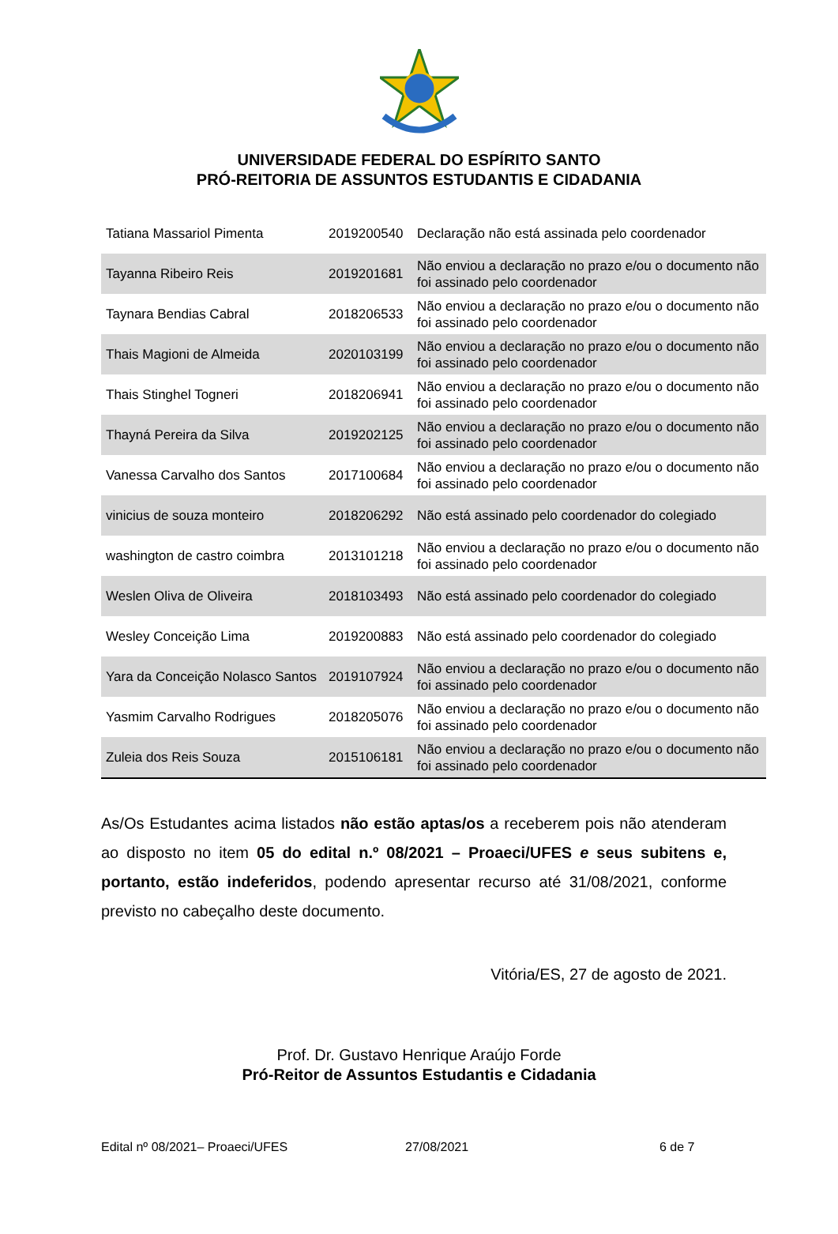UNIVERSIDADE FEDERAL DO ESPÍRITO SANTO
PRÓ-REITORIA DE ASSUNTOS ESTUDANTIS E CIDADANIA
| Tatiana Massariol Pimenta | 2019200540 | Declaração não está assinada pelo coordenador |
| Tayanna Ribeiro Reis | 2019201681 | Não enviou a declaração no prazo e/ou o documento não foi assinado pelo coordenador |
| Taynara Bendias Cabral | 2018206533 | Não enviou a declaração no prazo e/ou o documento não foi assinado pelo coordenador |
| Thais Magioni de Almeida | 2020103199 | Não enviou a declaração no prazo e/ou o documento não foi assinado pelo coordenador |
| Thais Stinghel Togneri | 2018206941 | Não enviou a declaração no prazo e/ou o documento não foi assinado pelo coordenador |
| Thayná Pereira da Silva | 2019202125 | Não enviou a declaração no prazo e/ou o documento não foi assinado pelo coordenador |
| Vanessa Carvalho dos Santos | 2017100684 | Não enviou a declaração no prazo e/ou o documento não foi assinado pelo coordenador |
| vinicius de souza monteiro | 2018206292 | Não está assinado pelo coordenador do colegiado |
| washington de castro coimbra | 2013101218 | Não enviou a declaração no prazo e/ou o documento não foi assinado pelo coordenador |
| Weslen Oliva de Oliveira | 2018103493 | Não está assinado pelo coordenador do colegiado |
| Wesley Conceição Lima | 2019200883 | Não está assinado pelo coordenador do colegiado |
| Yara da Conceição Nolasco Santos | 2019107924 | Não enviou a declaração no prazo e/ou o documento não foi assinado pelo coordenador |
| Yasmim Carvalho Rodrigues | 2018205076 | Não enviou a declaração no prazo e/ou o documento não foi assinado pelo coordenador |
| Zuleia dos Reis Souza | 2015106181 | Não enviou a declaração no prazo e/ou o documento não foi assinado pelo coordenador |
As/Os Estudantes acima listados não estão aptas/os a receberem pois não atenderam ao disposto no item 05 do edital n.º 08/2021 – Proaeci/UFES e seus subitens e, portanto, estão indeferidos, podendo apresentar recurso até 31/08/2021, conforme previsto no cabeçalho deste documento.
Vitória/ES, 27 de agosto de 2021.
Prof. Dr. Gustavo Henrique Araújo Forde
Pró-Reitor de Assuntos Estudantis e Cidadania
Edital nº 08/2021– Proaeci/UFES 27/08/2021 6 de 7